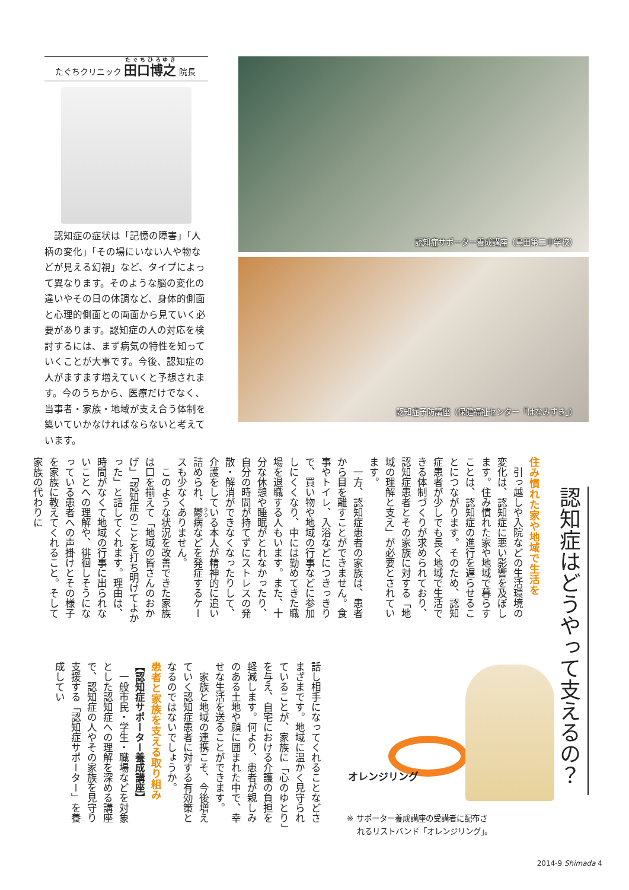たぐちクリニック 田口博之 院長
認知症の症状は「記憶の障害」「人柄の変化」「その場にいない人や物などが見える幻視」など、タイプによって異なります。そのような脳の変化の違いやその日の体調など、身体的側面と心理的側面との両面から見ていく必要があります。認知症の人の対応を検討するには、まず病気の特性を知っていくことが大事です。今後、認知症の人がますます増えていくと予想されます。今のうちから、医療だけでなく、当事者・家族・地域が支え合う体制を築いていかなければならないと考えています。
認知症サポーター養成講座（島田第二中学校）
認知症予防講座（保健福祉センター「はなみずき」）
認知症はどうやって支えるの？
住み慣れた家や地域で生活を
引っ越しや入院などの生活環境の変化は、認知症に悪い影響を及ぼします。住み慣れた家や地域で暮らすことは、認知症の進行を遅らせることにつながります。そのため、認知症患者が少しでも長く地域で生活できる体制づくりが求められており、認知症患者とその家族に対する「地域の理解と支え」が必要とされています。
一方、認知症患者の家族は、患者から目を離すことができません。食事やトイレ、入浴などにつきっきりで、買い物や地域の行事などに参加しにくくなり、中には勤めてきた職場を退職する人もいます。また、十分な休憩や睡眠がとれなかったり、自分の時間が持てずにストレスの発散・解消ができなくなったりして、介護をしている本人が精神的に追い詰められ、鬱病などを発症するケースも少なくありません。
このような状況を改善できた家族は口を揃えて「地域の皆さんのおかげ」「認知症のことを打ち明けてよかった」と話してくれます。理由は、時間がなくて地域の行事に出られないことへの理解や、徘徊しそうになっている患者への声掛けとその様子を家族に教えてくれること。そして家族の代わりに
話し相手になってくれることなどさまざまです。地域に温かく見守られていることが、家族に「心のゆとり」を与え、自宅における介護の負担を軽減します。何より、患者が親しみのある土地や顔に囲まれた中で、幸せな生活を送ることができます。
家族と地域の連携こそ、今後増えていく認知症患者に対する有効策となるのではないでしょうか。
患者と家族を支える取り組み
【認知症サポーター養成講座】
一般市民・学生・職場などを対象とした認知症への理解を深める講座で、認知症の人やその家族を見守り支援する「認知症サポーター」を養成してい
オレンジリング
※ サポーター養成講座の受講者に配布さ
れるリストバンド「オレンジリング」。
2014-9 Shimada 4